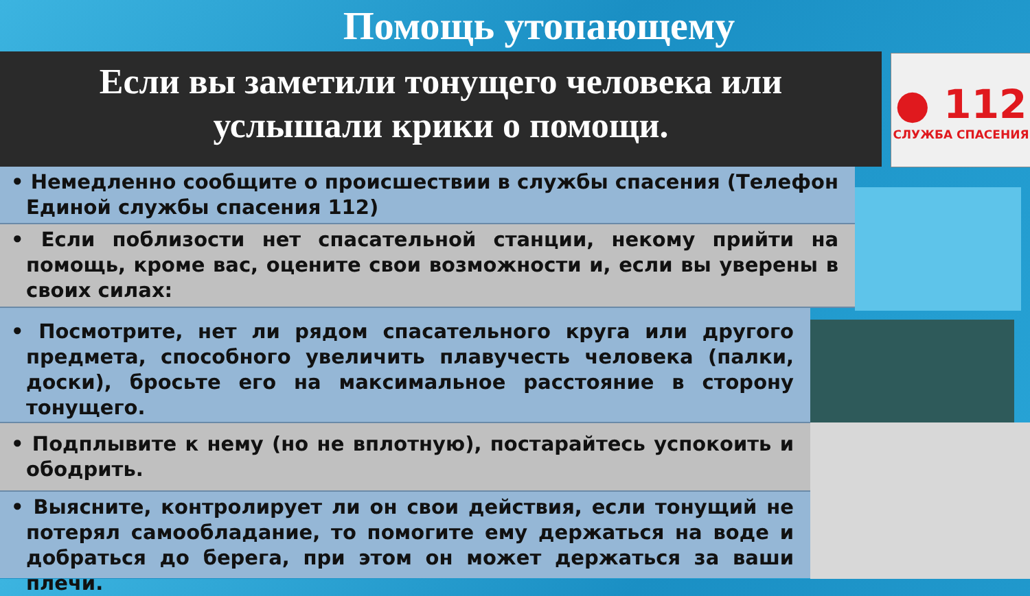Помощь утопающему
Если вы заметили тонущего человека или
услышали крики о помощи.
● 112
СЛУЖБА СПАСЕНИЯ
• Немедленно сообщите о происшествии в службы спасения (Телефон Единой службы спасения 112)
• Если поблизости нет спасательной станции, некому прийти на помощь, кроме вас, оцените свои возможности и, если вы уверены в своих силах:
• Посмотрите, нет ли рядом спасательного круга или другого предмета, способного увеличить плавучесть человека (палки, доски), бросьте его на максимальное расстояние в сторону тонущего.
• Подплывите к нему (но не вплотную), постарайтесь успокоить и ободрить.
• Выясните, контролирует ли он свои действия, если тонущий не потерял самообладание, то помогите ему держаться на воде и добраться до берега, при этом он может держаться за ваши плечи.